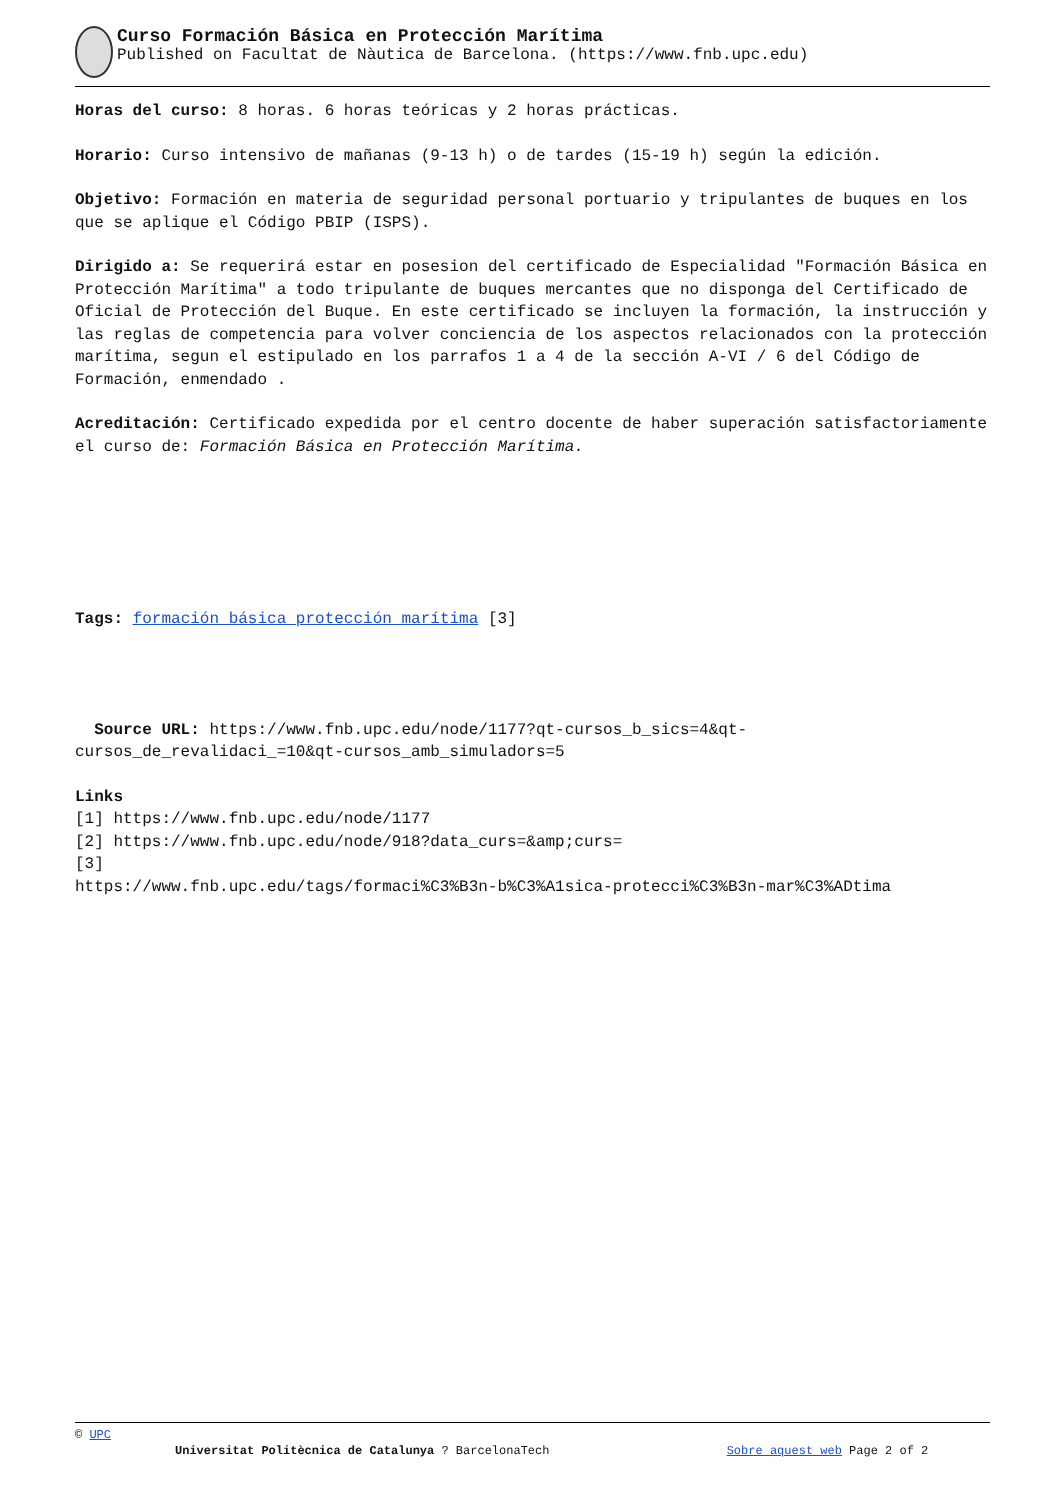Curso Formación Básica en Protección Marítima
Published on Facultat de Nàutica de Barcelona. (https://www.fnb.upc.edu)
Horas del curso: 8 horas. 6 horas teóricas y 2 horas prácticas.
Horario: Curso intensivo de mañanas (9-13 h) o de tardes (15-19 h) según la edición.
Objetivo: Formación en materia de seguridad personal portuario y tripulantes de buques en los que se aplique el Código PBIP (ISPS).
Dirigido a: Se requerirá estar en posesion del certificado de Especialidad "Formación Básica en Protección Marítima" a todo tripulante de buques mercantes que no disponga del Certificado de Oficial de Protección del Buque. En este certificado se incluyen la formación, la instrucción y las reglas de competencia para volver conciencia de los aspectos relacionados con la protección marítima, segun el estipulado en los parrafos 1 a 4 de la sección A-VI / 6 del Código de Formación, enmendado .
Acreditación: Certificado expedida por el centro docente de haber superación satisfactoriamente el curso de: Formación Básica en Protección Marítima.
Tags: formación básica protección marítima [3]
Source URL: https://www.fnb.upc.edu/node/1177?qt-cursos_b_sics=4&qt-cursos_de_revalidaci_=10&qt-cursos_amb_simuladors=5
Links
[1] https://www.fnb.upc.edu/node/1177
[2] https://www.fnb.upc.edu/node/918?data_curs=&amp;curs=
[3]
https://www.fnb.upc.edu/tags/formaci%C3%B3n-b%C3%A1sica-protecci%C3%B3n-mar%C3%ADtima
© UPC
Universitat Politècnica de Catalunya ? BarcelonaTech Sobre aquest web Page 2 of 2